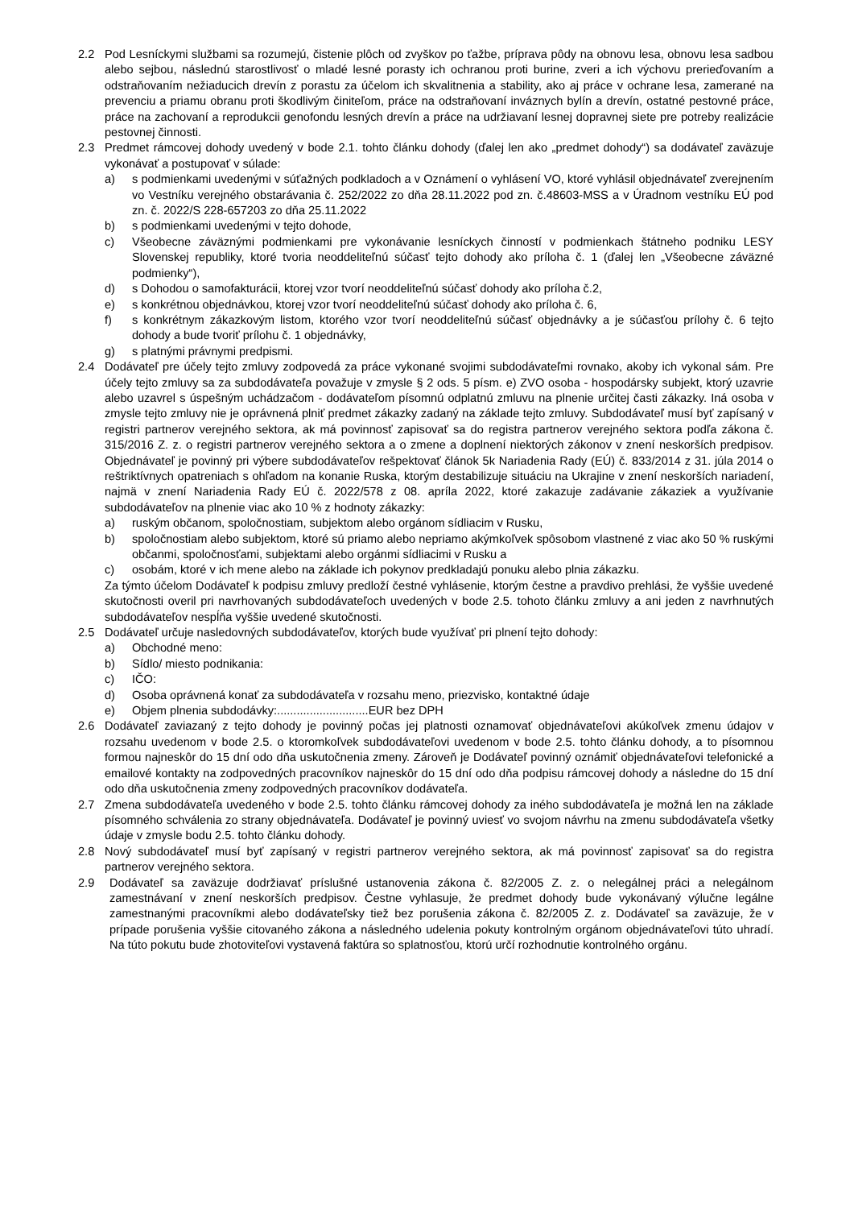2.2 Pod Lesníckymi službami sa rozumejú, čistenie plôch od zvyškov po ťažbe, príprava pôdy na obnovu lesa, obnovu lesa sadbou alebo sejbou, následnú starostlivosť o mladé lesné porasty ich ochranou proti burine, zveri a ich výchovu prerieďovaním a odstraňovaním nežiaducich drevín z porastu za účelom ich skvalitnenia a stability, ako aj práce v ochrane lesa, zamerané na prevenciu a priamu obranu proti škodlivým činiteľom, práce na odstraňovaní inváznych bylín a drevín, ostatné pestovné práce, práce na zachovaní a reprodukcii genofondu lesných drevín a práce na udržiavaní lesnej dopravnej siete pre potreby realizácie pestovnej činnosti.
2.3 Predmet rámcovej dohody uvedený v bode 2.1. tohto článku dohody (ďalej len ako „predmet dohody“) sa dodávateľ zaväzuje vykonávať a postupovať v súlade:
a) s podmienkami uvedenými v súťažných podkladoch a v Oznámení o vyhlásení VO, ktoré vyhlásil objednávateľ zverejnením vo Vestníku verejného obstarávania č. 252/2022 zo dňa 28.11.2022 pod zn. č.48603-MSS a v Úradnom vestníku EÚ pod zn. č. 2022/S 228-657203 zo dňa 25.11.2022
b) s podmienkami uvedenými v tejto dohode,
c) Všeobecne záväznými podmienkami pre vykonávanie lesníckych činností v podmienkach štátneho podniku LESY Slovenskej republiky, ktoré tvoria neoddeliteľnú súčasť tejto dohody ako príloha č. 1 (ďalej len „Všeobecne záväzné podmienky“),
d) s Dohodou o samofakturácii, ktorej vzor tvorí neoddeliteľnú súčasť dohody ako príloha č.2,
e) s konkrétnou objednávkou, ktorej vzor tvorí neoddeliteľnú súčasť dohody ako príloha č. 6,
f) s konkrétnym zákazkovým listom, ktorého vzor tvorí neoddeliteľnú súčasť objednávky a je súčasťou prílohy č. 6 tejto dohody a bude tvoriť prílohu č. 1 objednávky,
g) s platnými právnymi predpismi.
2.4 Dodávateľ pre účely tejto zmluvy zodpovedá za práce vykonané svojimi subdodávateľmi rovnako, akoby ich vykonal sám. Pre účely tejto zmluvy sa za subdodávateľa považuje v zmysle § 2 ods. 5 písm. e) ZVO osoba - hospodársky subjekt, ktorý uzavrie alebo uzavrel s úspešným uchádzačom - dodávateľom písomnú odplatnú zmluvu na plnenie určitej časti zákazky. Iná osoba v zmysle tejto zmluvy nie je oprávnená plniť predmet zákazky zadaný na základe tejto zmluvy. Subdodávateľ musí byť zapísaný v registri partnerov verejného sektora, ak má povinnosť zapisovať sa do registra partnerov verejného sektora podľa zákona č. 315/2016 Z. z. o registri partnerov verejného sektora a o zmene a doplnení niektorých zákonov v znení neskorších predpisov. Objednávateľ je povinný pri výbere subdodávateľov rešpektovať článok 5k Nariadenia Rady (EÚ) č. 833/2014 z 31. júla 2014 o reštriktívnych opatreniach s ohľadom na konanie Ruska, ktorým destabilizuje situáciu na Ukrajine v znení neskorších nariadení, najmä v znení Nariadenia Rady EÚ č. 2022/578 z 08. apríla 2022, ktoré zakazuje zadávanie zákaziek a využívanie subdodávateľov na plnenie viac ako 10 % z hodnoty zákazky:
a) ruským občanom, spoločnostiam, subjektom alebo orgánom sídliacim v Rusku,
b) spoločnostiam alebo subjektom, ktoré sú priamo alebo nepriamo akýmkoľvek spôsobom vlastnené z viac ako 50 % ruskými občanmi, spoločnosťami, subjektami alebo orgánmi sídliacimi v Rusku a
c) osobám, ktoré v ich mene alebo na základe ich pokynov predkladajú ponuku alebo plnia zákazku.
Za týmto účelom Dodávateľ k podpisu zmluvy predloží čestné vyhlásenie, ktorým čestne a pravdivo prehlási, že vyššie uvedené skutočnosti overil pri navrhovaných subdodávateľoch uvedených v bode 2.5. tohoto článku zmluvy a ani jeden z navrhnutých subdodávateľov nespĺňa vyššie uvedené skutočnosti.
2.5 Dodávateľ určuje nasledovných subdodávateľov, ktorých bude využívať pri plnení tejto dohody:
a) Obchodné meno:
b) Sídlo/ miesto podnikania:
c) IČO:
d) Osoba oprávnená konať za subdodávateľa v rozsahu meno, priezvisko, kontaktné údaje
e) Objem plnenia subdodávky:............................EUR bez DPH
2.6 Dodávateľ zaviazaný z tejto dohody je povinný počas jej platnosti oznamovať objednávateľovi akúkoľvek zmenu údajov v rozsahu uvedenom v bode 2.5. o ktoromkoľvek subdodávateľovi uvedenom v bode 2.5. tohto článku dohody, a to písomnou formou najneskôr do 15 dní odo dňa uskutočnenia zmeny. Zároveň je Dodávateľ povinný oznámiť objednávateľovi telefonické a emailové kontakty na zodpovedných pracovníkov najneskôr do 15 dní odo dňa podpisu rámcovej dohody a následne do 15 dní odo dňa uskutočnenia zmeny zodpovedných pracovníkov dodávateľa.
2.7 Zmena subdodávateľa uvedeného v bode 2.5. tohto článku rámcovej dohody za iného subdodávateľa je možná len na základe písomného schválenia zo strany objednávateľa. Dodávateľ je povinný uviesť vo svojom návrhu na zmenu subdodávateľa všetky údaje v zmysle bodu 2.5. tohto článku dohody.
2.8 Nový subdodávateľ musí byť zapísaný v registri partnerov verejného sektora, ak má povinnosť zapisovať sa do registra partnerov verejného sektora.
2.9 Dodávateľ sa zaväzuje dodržiavať príslušné ustanovenia zákona č. 82/2005 Z. z. o nelegálnej práci a nelegálnom zamestnávaní v znení neskorších predpisov. Čestne vyhlasuje, že predmet dohody bude vykonávaný výlučne legálne zamestnanými pracovníkmi alebo dodávateľsky tiež bez porušenia zákona č. 82/2005 Z. z. Dodávateľ sa zaväzuje, že v prípade porušenia vyššie citovaného zákona a následného udelenia pokuty kontrolným orgánom objednávateľovi túto uhradí. Na túto pokutu bude zhotoviteľovi vystavená faktúra so splatnosťou, ktorú určí rozhodnutie kontrolného orgánu.